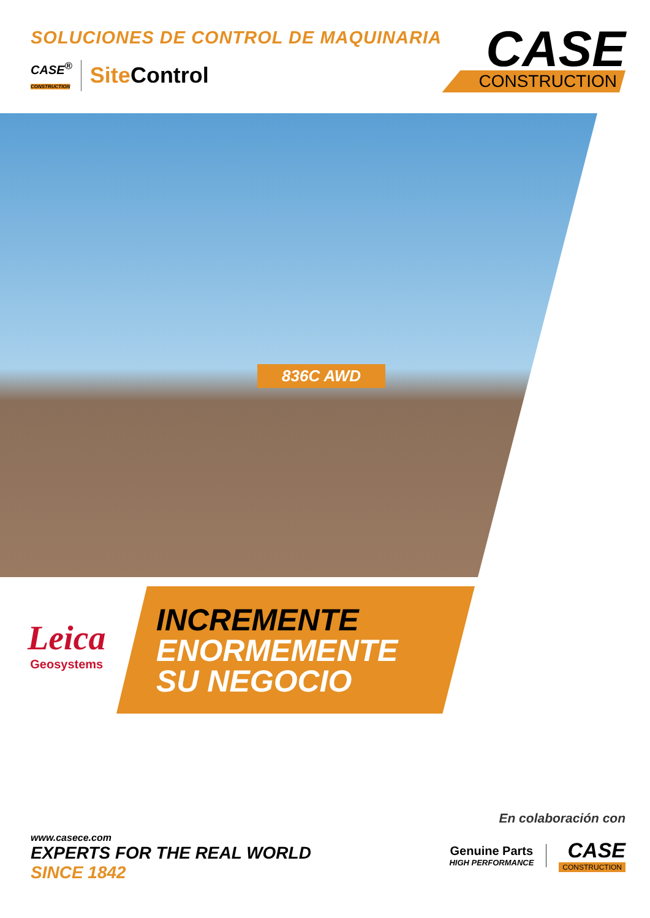SOLUCIONES DE CONTROL DE MAQUINARIA
CASE<sup>®</sup>
CONSTRUCTION Site Control
CASE
CONSTRUCTION
836C AWD
Leica
Geosystems
INCREMENTE
ENORMEMENTE
SU NEGOCIO
www.casece.com
EXPERTS FOR THE REAL WORLD
SINCE 1842
En colaboración con
Genuine Parts
HIGH PERFORMANCE
CASE
CONSTRUCTION